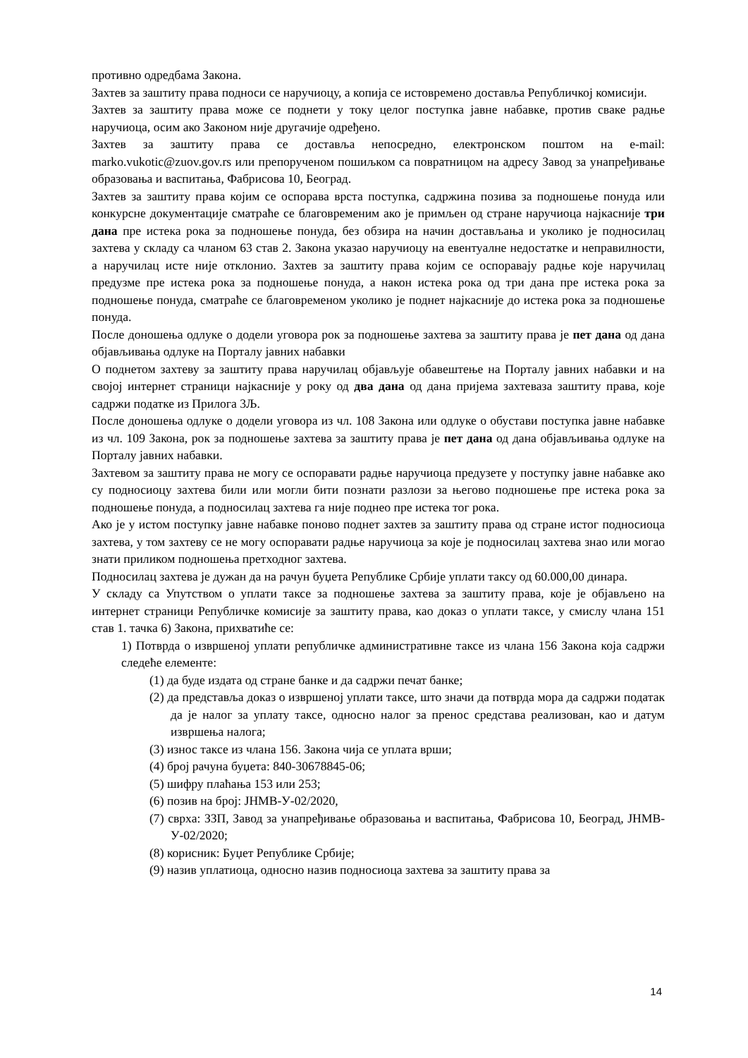противно одредбама Закона.
Захтев за заштиту права подноси се наручиоцу, а копија се истовремено доставља Републичкој комисији.
Захтев за заштиту права може се поднети у току целог поступка јавне набавке, против сваке радње наручиоца, осим ако Законом није другачије одређено.
Захтев за заштиту права се доставља непосредно, електронском поштом на e-mail: marko.vukotic@zuov.gov.rs или препорученом пошиљком са повратницом на адресу Завод за унапређивање образовања и васпитања, Фабрисова 10, Београд.
Захтев за заштиту права којим се оспорава врста поступка, садржина позива за подношење понуда или конкурсне документације сматраће се благовременим ако је примљен од стране наручиоца најкасније три дана пре истека рока за подношење понуда, без обзира на начин достављања и уколико је подносилац захтева у складу са чланом 63 став 2. Закона указао наручиоцу на евентуалне недостатке и неправилности, а наручилац исте није отклонио. Захтев за заштиту права којим се оспоравају радње које наручилац предузме пре истека рока за подношење понуда, а након истека рока од три дана пре истека рока за подношење понуда, сматраће се благовременом уколико је поднет најкасније до истека рока за подношење понуда.
После доношења одлуке о додели уговора рок за подношење захтева за заштиту права је пет дана од дана објављивања одлуке на Порталу јавних набавки
О поднетом захтеву за заштиту права наручилац објављује обавештење на Порталу јавних набавки и на својој интернет страници најкасније у року од два дана од дана пријема захтеваза заштиту права, које садржи податке из Прилога 3Љ.
После доношења одлуке о додели уговора из чл. 108 Закона или одлуке о обустави поступка јавне набавке из чл. 109 Закона, рок за подношење захтева за заштиту права је пет дана од дана објављивања одлуке на Порталу јавних набавки.
Захтевом за заштиту права не могу се оспоравати радње наручиоца предузете у поступку јавне набавке ако су подносиоцу захтева били или могли бити познати разлози за његово подношење пре истека рока за подношење понуда, а подносилац захтева га није поднео пре истека тог рока.
Ако је у истом поступку јавне набавке поново поднет захтев за заштиту права од стране истог подносиоца захтева, у том захтеву се не могу оспоравати радње наручиоца за које је подносилац захтева знао или могао знати приликом подношења претходног захтева.
Подносилац захтева је дужан да на рачун буџета Републике Србије уплати таксу од 60.000,00 динара.
У складу са Упутством о уплати таксе за подношење захтева за заштиту права, које је објављено на интернет страници Републичке комисије за заштиту права, као доказ о уплати таксе, у смислу члана 151 став 1. тачка 6) Закона, прихватиће се:
1) Потврда о извршеној уплати републичке административне таксе из члана 156 Закона која садржи следеће елементе:
(1) да буде издата од стране банке и да садржи печат банке;
(2) да представља доказ о извршеној уплати таксе, што значи да потврда мора да садржи податак да је налог за уплату таксе, односно налог за пренос средстава реализован, као и датум извршења налога;
(3) износ таксе из члана 156. Закона чија се уплата врши;
(4) број рачуна буџета: 840-30678845-06;
(5) шифру плаћања 153 или 253;
(6) позив на број: ЈНМВ-У-02/2020,
(7) сврха: ЗЗП, Завод за унапређивање образовања и васпитања, Фабрисова 10, Београд, ЈНМВ-У-02/2020;
(8) корисник: Буџет Републике Србије;
(9) назив уплатиоца, односно назив подносиоца захтева за заштиту права за
14